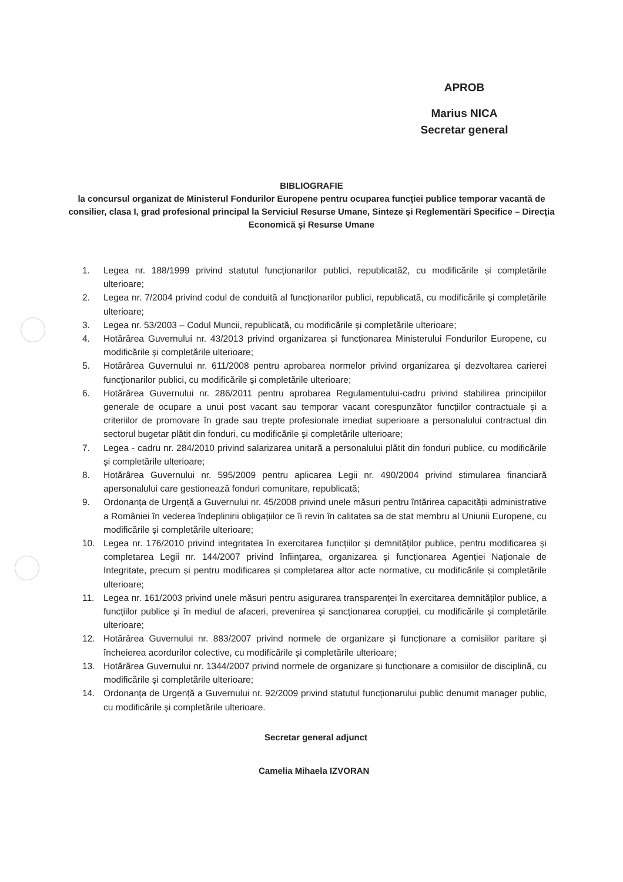APROB
Marius NICA
Secretar general
BIBLIOGRAFIE
la concursul organizat de Ministerul Fondurilor Europene pentru ocuparea funcției publice temporar vacantă de consilier, clasa I, grad profesional principal la Serviciul Resurse Umane, Sinteze și Reglementări Specifice – Direcția Economică și Resurse Umane
1. Legea nr. 188/1999 privind statutul funcționarilor publici, republicată2, cu modificările și completările ulterioare;
2. Legea nr. 7/2004 privind codul de conduită al funcționarilor publici, republicată, cu modificările și completările ulterioare;
3. Legea nr. 53/2003 – Codul Muncii, republicată, cu modificările și completările ulterioare;
4. Hotărârea Guvernului nr. 43/2013 privind organizarea și funcționarea Ministerului Fondurilor Europene, cu modificările și completările ulterioare;
5. Hotărârea Guvernului nr. 611/2008 pentru aprobarea normelor privind organizarea și dezvoltarea carierei funcționarilor publici, cu modificările și completările ulterioare;
6. Hotărârea Guvernului nr. 286/2011 pentru aprobarea Regulamentului-cadru privind stabilirea principiilor generale de ocupare a unui post vacant sau temporar vacant corespunzător funcțiilor contractuale și a criteriilor de promovare în grade sau trepte profesionale imediat superioare a personalului contractual din sectorul bugetar plătit din fonduri, cu modificările și completările ulterioare;
7. Legea - cadru nr. 284/2010 privind salarizarea unitară a personalului plătit din fonduri publice, cu modificările și completările ulterioare;
8. Hotărârea Guvernului nr. 595/2009 pentru aplicarea Legii nr. 490/2004 privind stimularea financiară apersonalului care gestionează fonduri comunitare, republicată;
9. Ordonanța de Urgență a Guvernului nr. 45/2008 privind unele măsuri pentru întărirea capacității administrative a României în vederea îndeplinirii obligațiilor ce îi revin în calitatea sa de stat membru al Uniunii Europene, cu modificările și completările ulterioare;
10. Legea nr. 176/2010 privind integritatea în exercitarea funcțiilor și demnităților publice, pentru modificarea și completarea Legii nr. 144/2007 privind înființarea, organizarea și funcționarea Agenției Naționale de Integritate, precum și pentru modificarea și completarea altor acte normative, cu modificările și completările ulterioare;
11. Legea nr. 161/2003 privind unele măsuri pentru asigurarea transparenței în exercitarea demnităților publice, a funcțiilor publice și în mediul de afaceri, prevenirea și sancționarea corupției, cu modificările și completările ulterioare;
12. Hotărârea Guvernului nr. 883/2007 privind normele de organizare și funcționare a comisiilor paritare și încheierea acordurilor colective, cu modificările și completările ulterioare;
13. Hotărârea Guvernului nr. 1344/2007 privind normele de organizare și funcționare a comisiilor de disciplină, cu modificările și completările ulterioare;
14. Ordonanța de Urgență a Guvernului nr. 92/2009 privind statutul funcționarului public denumit manager public, cu modificările și completările ulterioare.
Secretar general adjunct
Camelia Mihaela IZVORAN